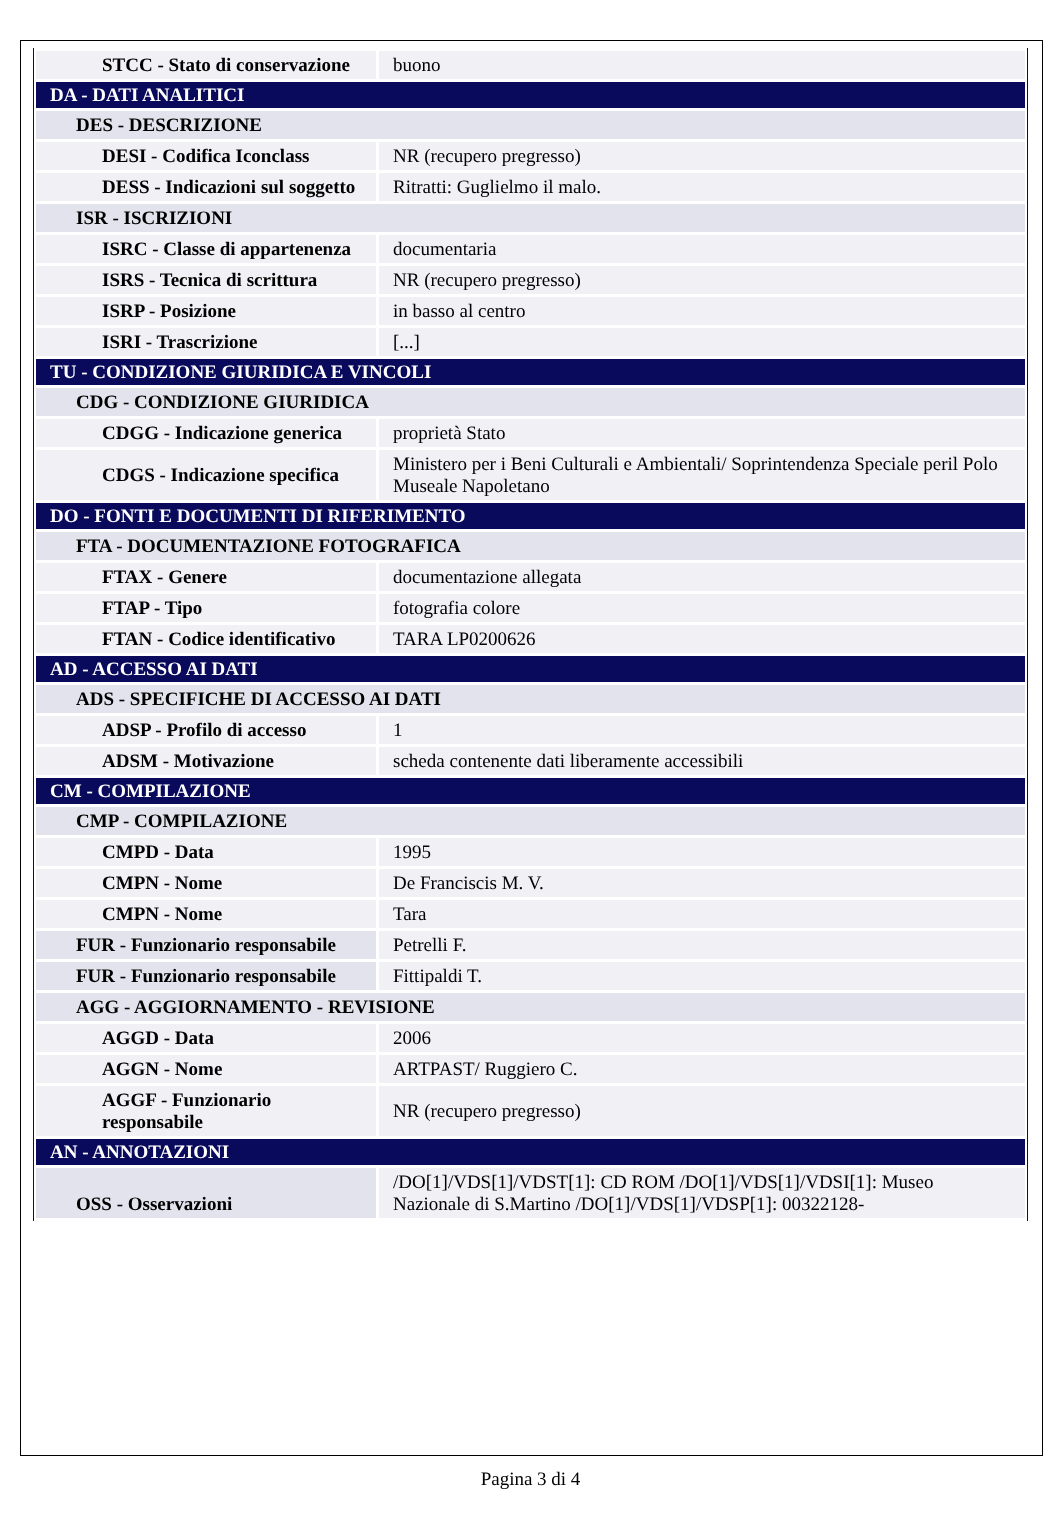| STCC - Stato di conservazione | buono |
| DA - DATI ANALITICI | |
| DES - DESCRIZIONE | |
| DESI - Codifica Iconclass | NR (recupero pregresso) |
| DESS - Indicazioni sul soggetto | Ritratti: Guglielmo il malo. |
| ISR - ISCRIZIONI | |
| ISRC - Classe di appartenenza | documentaria |
| ISRS - Tecnica di scrittura | NR (recupero pregresso) |
| ISRP - Posizione | in basso al centro |
| ISRI - Trascrizione | [...] |
| TU - CONDIZIONE GIURIDICA E VINCOLI | |
| CDG - CONDIZIONE GIURIDICA | |
| CDGG - Indicazione generica | proprietà Stato |
| CDGS - Indicazione specifica | Ministero per i Beni Culturali e Ambientali/ Soprintendenza Speciale peril Polo Museale Napoletano |
| DO - FONTI E DOCUMENTI DI RIFERIMENTO | |
| FTA - DOCUMENTAZIONE FOTOGRAFICA | |
| FTAX - Genere | documentazione allegata |
| FTAP - Tipo | fotografia colore |
| FTAN - Codice identificativo | TARA LP0200626 |
| AD - ACCESSO AI DATI | |
| ADS - SPECIFICHE DI ACCESSO AI DATI | |
| ADSP - Profilo di accesso | 1 |
| ADSM - Motivazione | scheda contenente dati liberamente accessibili |
| CM - COMPILAZIONE | |
| CMP - COMPILAZIONE | |
| CMPD - Data | 1995 |
| CMPN - Nome | De Franciscis M. V. |
| CMPN - Nome | Tara |
| FUR - Funzionario responsabile | Petrelli F. |
| FUR - Funzionario responsabile | Fittipaldi T. |
| AGG - AGGIORNAMENTO - REVISIONE | |
| AGGD - Data | 2006 |
| AGGN - Nome | ARTPAST/ Ruggiero C. |
| AGGF - Funzionario responsabile | NR (recupero pregresso) |
| AN - ANNOTAZIONI | |
| OSS - Osservazioni | /DO[1]/VDS[1]/VDST[1]: CD ROM /DO[1]/VDS[1]/VDSI[1]: Museo Nazionale di S.Martino /DO[1]/VDS[1]/VDSP[1]: 00322128- |
Pagina 3 di 4